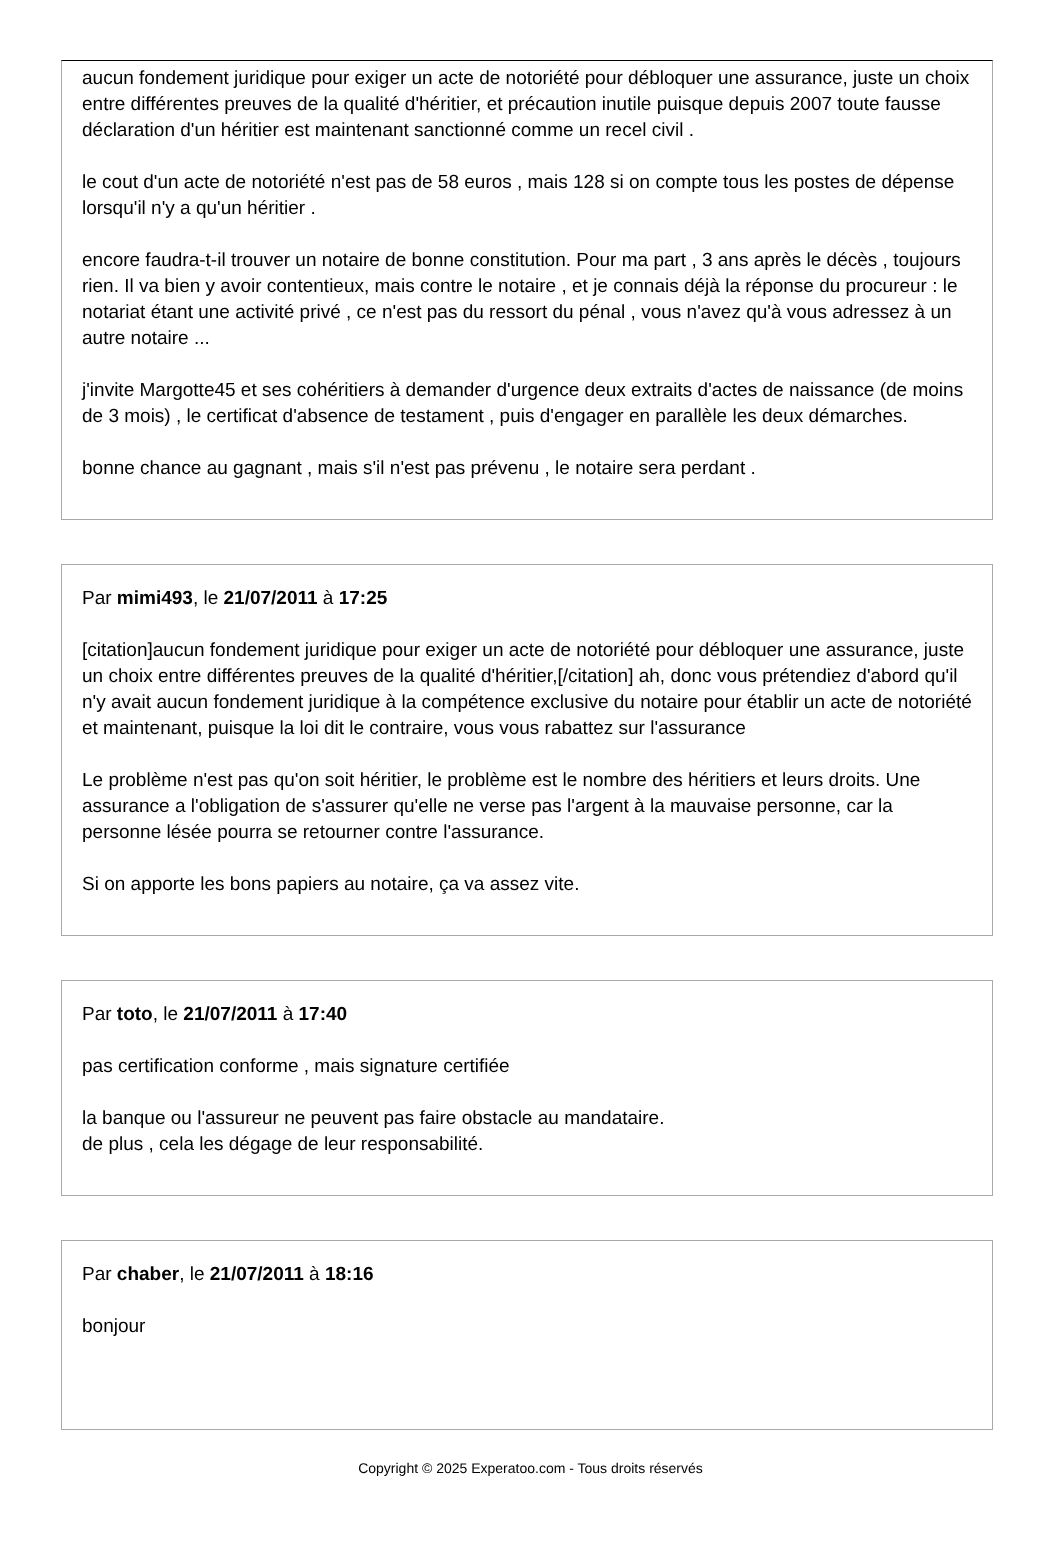aucun fondement juridique pour exiger un acte de notoriété pour débloquer une assurance, juste un choix entre différentes preuves de la qualité d'héritier, et précaution inutile puisque depuis 2007 toute fausse déclaration d'un héritier est maintenant sanctionné comme un recel civil .
le cout d'un acte de notoriété n'est pas de 58 euros , mais 128 si on compte tous les postes de dépense lorsqu'il n'y a qu'un héritier .
encore faudra-t-il trouver un notaire de bonne constitution. Pour ma part , 3 ans après le décès , toujours rien. Il va bien y avoir contentieux, mais contre le notaire , et je connais déjà la réponse du procureur : le notariat étant une activité privé , ce n'est pas du ressort du pénal , vous n'avez qu'à vous adressez à un autre notaire ...
j'invite Margotte45 et ses cohéritiers à demander d'urgence deux extraits d'actes de naissance (de moins de 3 mois) , le certificat d'absence de testament , puis d'engager en parallèle les deux démarches.
bonne chance au gagnant , mais s'il n'est pas prévenu , le notaire sera perdant .
Par mimi493, le 21/07/2011 à 17:25
[citation]aucun fondement juridique pour exiger un acte de notoriété pour débloquer une assurance, juste un choix entre différentes preuves de la qualité d'héritier,[/citation] ah, donc vous prétendiez d'abord qu'il n'y avait aucun fondement juridique à la compétence exclusive du notaire pour établir un acte de notoriété et maintenant, puisque la loi dit le contraire, vous vous rabattez sur l'assurance
Le problème n'est pas qu'on soit héritier, le problème est le nombre des héritiers et leurs droits. Une assurance a l'obligation de s'assurer qu'elle ne verse pas l'argent à la mauvaise personne, car la personne lésée pourra se retourner contre l'assurance.
Si on apporte les bons papiers au notaire, ça va assez vite.
Par toto, le 21/07/2011 à 17:40
pas certification conforme , mais signature certifiée
la banque ou l'assureur ne peuvent pas faire obstacle au mandataire.
de plus , cela les dégage de leur responsabilité.
Par chaber, le 21/07/2011 à 18:16
bonjour
Copyright © 2025 Experatoo.com - Tous droits réservés